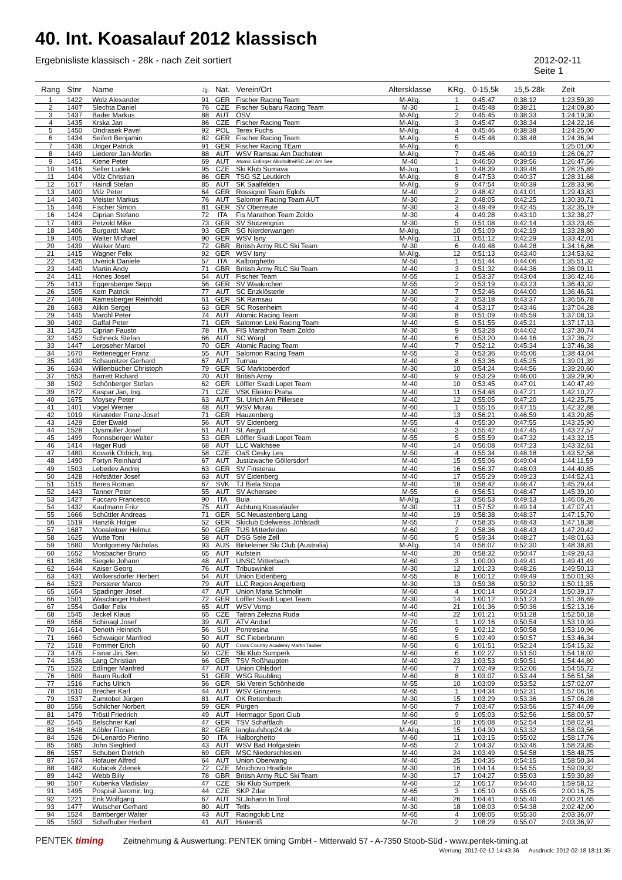40. Int. Koasalauf 2012 klassisch
Ergebnisliste klassisch - 28k - nach Zeit sortiert
2012-02-11
Seite 1
| Rang | Stnr | Name | Jg. | Nat. | Verein/Ort | Altersklasse | KRg. | 0-15,5k | 15,5-28k | Zeit |
| --- | --- | --- | --- | --- | --- | --- | --- | --- | --- | --- |
| 1 | 1422 | Wolz Alexander | 91 | GER | Fischer Racing Team | M-Allg. | 1 | 0:45:47 | 0:38:12 | 1:23:59,39 |
| 2 | 1407 | Slechta Daniel | 76 | CZE | Fischer Subaru Racing Team | M-30 | 1 | 0:45:48 | 0:38:21 | 1:24:09,80 |
| 3 | 1437 | Bader Markus | 88 | AUT | ÖSV | M-Allg. | 2 | 0:45:45 | 0:38:33 | 1:24:19,30 |
| 4 | 1435 | Krska Jan | 86 | CZE | Fischer Racing Team | M-Allg. | 3 | 0:45:47 | 0:38:34 | 1:24:22,16 |
| 5 | 1450 | Ondrasek Pavel | 92 | POL | Terex Fuchs | M-Allg. | 4 | 0:45:46 | 0:38:38 | 1:24:25,00 |
| 6 | 1434 | Seifert Benjamin | 82 | GER | Fischer Racing Team | M-Allg. | 5 | 0:45:48 | 0:38:48 | 1:24:36,94 |
| 7 | 1436 | Unger Patrick | 91 | GER | Fischer Racing TEam | M-Allg. | 6 | | | 1:25:01,00 |
| 8 | 1449 | Liederer Jan-Merlin | 88 | AUT | WSV Ramsau Am Dachstein | M-Allg. | 7 | 0:45:46 | 0:40:19 | 1:26:06,27 |
| 9 | 1451 | Kiene Peter | 69 | AUT | Atomic Erdinger Alkoholfrei/SC Zell Am See | M-40 | 1 | 0:46:50 | 0:39:56 | 1:26:47,56 |
| 10 | 1416 | Seller Ludek | 95 | CZE | Ski Klub Sumava | M-Jug. | 1 | 0:48:39 | 0:39:46 | 1:28:25,89 |
| 11 | 1404 | Völz Christian | 86 | GER | TSG SZ Leutkirch | M-Allg. | 8 | 0:47:53 | 0:40:37 | 1:28:31,68 |
| 12 | 1617 | Haindl Stefan | 85 | AUT | SK Saalfelden | M-Allg. | 9 | 0:47:54 | 0:40:39 | 1:28:33,96 |
| 13 | 1400 | Milz Peter | 64 | GER | Rossignol Team Eglofs | M-40 | 2 | 0:48:42 | 0:41:01 | 1:29:43,83 |
| 14 | 1403 | Meister Markus | 76 | AUT | Salomon Racing Team AUT | M-30 | 2 | 0:48:05 | 0:42:25 | 1:30:30,71 |
| 15 | 1446 | Fischer Simon | 81 | GER | SV Oberreute | M-30 | 3 | 0:49:49 | 0:42:45 | 1:32:35,19 |
| 16 | 1424 | Ciprian Stefano | 72 | ITA | Fis Marathon Team Zoldo | M-30 | 4 | 0:49:28 | 0:43:10 | 1:32:38,27 |
| 17 | 1483 | Petzold Mike | 73 | GER | SV Stützengrün | M-30 | 5 | 0:51:08 | 0:42:14 | 1:33:23,45 |
| 18 | 1406 | Burgardt Marc | 93 | GER | SG Nierderwangen | M-Allg. | 10 | 0:51:09 | 0:42:19 | 1:33:28,80 |
| 19 | 1405 | Walter Michael | 90 | GER | WSV Isny | M-Allg. | 11 | 0:51:12 | 0:42:29 | 1:33:42,01 |
| 20 | 1439 | Walker Marc | 72 | GBR | British Army RLC Ski Team | M-30 | 6 | 0:49:48 | 0:44:28 | 1:34:16,86 |
| 21 | 1415 | Wagner Felix | 92 | GER | WSV Isny | M-Allg. | 12 | 0:51:13 | 0:43:40 | 1:34:53,62 |
| 22 | 1426 | Uverick Daniele | 57 | ITA | Kalborghetto | M-50 | 1 | 0:51:44 | 0:44:06 | 1:35:51,32 |
| 23 | 1440 | Martin Andy | 71 | GBR | British Army RLC Ski Team | M-40 | 3 | 0:51:32 | 0:44:36 | 1:36:09,11 |
| 24 | 1411 | Hones Josef | 54 | AUT | Fischer Team | M-55 | 1 | 0:53:37 | 0:43:04 | 1:36:42,46 |
| 25 | 1413 | Eggersberger Sepp | 56 | GER | SV Waakirchen | M-55 | 2 | 0:53:19 | 0:43:23 | 1:36:43,32 |
| 26 | 1505 | Kern Patrick | 77 | AUT | SC Enzklösterle | M-30 | 7 | 0:52:46 | 0:44:00 | 1:36:46,51 |
| 27 | 1408 | Ramesberger Reinhold | 61 | GER | SK Ramsau | M-50 | 2 | 0:53:18 | 0:43:37 | 1:36:56,78 |
| 28 | 1683 | Alikin Sergej | 63 | GER | SC Rosenheim | M-40 | 4 | 0:53:17 | 0:43:46 | 1:37:04,28 |
| 29 | 1445 | Marchl Peter | 74 | AUT | Atomic Racing Team | M-30 | 8 | 0:51:09 | 0:45:59 | 1:37:08,13 |
| 30 | 1402 | Gaffal Peter | 71 | GER | Salomon Leki Racing Team | M-40 | 5 | 0:51:55 | 0:45:21 | 1:37:17,13 |
| 31 | 1425 | Ciprian Fausto | 78 | ITA | FIS Marathon Team Zoldo | M-30 | 9 | 0:53:28 | 0:44:02 | 1:37:30,74 |
| 32 | 1452 | Schneck Stefan | 66 | AUT | SC Wörgl | M-40 | 6 | 0:53:20 | 0:44:16 | 1:37:36,72 |
| 33 | 1447 | Lerpseher Marcel | 70 | GER | Atomic Racing Team | M-40 | 7 | 0:52:12 | 0:45:34 | 1:37:46,38 |
| 34 | 1670 | Rettenegger Franz | 55 | AUT | Salomon Racing Team | M-55 | 3 | 0:53:36 | 0:45:06 | 1:38:43,04 |
| 35 | 1430 | Schaunitzer Gerhard | 67 | AUT | Turnau | M-40 | 8 | 0:53:36 | 0:45:25 | 1:39:01,39 |
| 36 | 1634 | Willenbücher Christoph | 79 | GER | SC Marktoberdorf | M-30 | 10 | 0:54:24 | 0:44:56 | 1:39:20,60 |
| 37 | 1653 | Barrett Richard | 70 | AUT | British Army | M-40 | 9 | 0:53:29 | 0:46:00 | 1:39:29,90 |
| 38 | 1502 | Schönberger Stefan | 62 | GER | Löffler Skadi Lopet Team | M-40 | 10 | 0:53:45 | 0:47:01 | 1:40:47,49 |
| 39 | 1672 | Kaspar Jan, Ing. | 71 | CZE | VSK Elektro Praha | M-40 | 11 | 0:54:48 | 0:47:21 | 1:42:10,27 |
| 40 | 1675 | Moysey Peter | 63 | AUT | St. Ulrich Am Pillersee | M-40 | 12 | 0:55:05 | 0:47:20 | 1:42:25,75 |
| 41 | 1401 | Vogel Werner | 48 | AUT | WSV Murau | M-60 | 1 | 0:55:16 | 0:47:15 | 1:42:32,88 |
| 42 | 1019 | Kinateder Franz-Josef | 71 | GER | Hauzenberg | M-40 | 13 | 0:56:21 | 0:46:59 | 1:43:20,85 |
| 43 | 1429 | Eder Ewald | 56 | AUT | SV Eidenberg | M-55 | 4 | 0:55:30 | 0:47:55 | 1:43:25,90 |
| 44 | 1528 | Oysmüller Josef | 61 | AUT | St. Aegyd | M-50 | 3 | 0:55:42 | 0:47:45 | 1:43:27,57 |
| 45 | 1499 | Ronnsberger Walter | 53 | GER | Löffler Skadi Lopet Team | M-55 | 5 | 0:55:59 | 0:47:32 | 1:43:32,15 |
| 46 | 1414 | Hager Rudi | 68 | AUT | LLC Walchsee | M-40 | 14 | 0:56:08 | 0:47:23 | 1:43:32,61 |
| 47 | 1480 | Kovarik Oldrich, Ing. | 58 | CZE | OaS Cesky Les | M-50 | 4 | 0:55:34 | 0:48:18 | 1:43:52,58 |
| 48 | 1490 | Fortyn Reinhard | 67 | AUT | Justizwache Göllersdorf | M-40 | 15 | 0:55:06 | 0:49:04 | 1:44:11,59 |
| 49 | 1503 | Lebedev Andrej | 63 | GER | SV Finsterau | M-40 | 16 | 0:56:37 | 0:48:03 | 1:44:40,85 |
| 50 | 1428 | Hofstätter Josef | 63 | AUT | SV Eidenberg | M-40 | 17 | 0:55:29 | 0:49:23 | 1:44:52,41 |
| 51 | 1515 | Beres Roman | 67 | SVK | TJ Biela Stopa | M-40 | 18 | 0:58:42 | 0:46:47 | 1:45:29,44 |
| 52 | 1443 | Tanner Peter | 55 | AUT | SV Achensee | M-55 | 6 | 0:56:51 | 0:48:47 | 1:45:39,10 |
| 53 | 1427 | Fuccaro Francesco | 90 | ITA | Buia | M-Allg. | 13 | 0:56:53 | 0:49:13 | 1:46:06,26 |
| 54 | 1432 | Kaufmann Fritz | 75 | AUT | Achtung Koasaläufer | M-30 | 11 | 0:57:52 | 0:49:14 | 1:47:07,41 |
| 55 | 1666 | Schüttler Andreas | 71 | GER | SC Neuastenberg Lang | M-40 | 19 | 0:58:38 | 0:48:37 | 1:47:15,70 |
| 56 | 1519 | Hanzlik Holger | 52 | GER | Skiclub Edelweiss Jöhlstadt | M-55 | 7 | 0:58:35 | 0:48:43 | 1:47:18,38 |
| 57 | 1687 | Moosleitner Helmut | 50 | GER | TUS Mitterfelden | M-60 | 2 | 0:58:36 | 0:48:43 | 1:47:20,42 |
| 58 | 1625 | Wutte Toni | 58 | AUT | DSG Sele Zell | M-50 | 5 | 0:59:34 | 0:48:27 | 1:48:01,63 |
| 59 | 1680 | Montgomery Nicholas | 93 | AUS | Birkeleiner Ski Club (Australia) | M-Allg. | 14 | 0:56:07 | 0:52:30 | 1:48:38,81 |
| 60 | 1652 | Mosbacher Bruno | 65 | AUT | Kufstein | M-40 | 20 | 0:58:32 | 0:50:47 | 1:49:20,43 |
| 61 | 1636 | Siegele Johann | 48 | AUT | UNSC Mitterbach | M-60 | 3 | 1:00:00 | 0:49:41 | 1:49:41,49 |
| 62 | 1644 | Kaiser Georg | 76 | AUT | Tribuswinkel | M-30 | 12 | 1:01:23 | 0:48:26 | 1:49:50,13 |
| 63 | 1431 | Wolkersdorfer Herbert | 54 | AUT | Union Eidenberg | M-55 | 8 | 1:00:12 | 0:49:49 | 1:50:01,93 |
| 64 | 1523 | Persterer Marco | 79 | AUT | LLC Region Angerberg | M-30 | 13 | 0:59:38 | 0:50:32 | 1:50:11,35 |
| 65 | 1654 | Spadinger Josef | 47 | AUT | Union Maria Schmolln | M-60 | 4 | 1:00:14 | 0:50:24 | 1:50:39,17 |
| 66 | 1501 | Waschinger Hubert | 72 | GER | Löffler Skadi Lopet Team | M-30 | 14 | 1:00:12 | 0:51:23 | 1:51:36,69 |
| 67 | 1554 | Goller Felix | 65 | AUT | WSV Vomp | M-40 | 21 | 1:01:36 | 0:50:36 | 1:52:13,16 |
| 68 | 1545 | Jeckel Klaus | 65 | CZE | Tatran Zelezna Ruda | M-40 | 22 | 1:01:21 | 0:51:28 | 1:52:50,18 |
| 69 | 1656 | Schinagl Josef | 39 | AUT | ATV Andorf | M-70 | 1 | 1:02:16 | 0:50:54 | 1:53:10,93 |
| 70 | 1614 | Denoth Heinrich | 56 | SUI | Pontresina | M-55 | 9 | 1:02:12 | 0:50:58 | 1:53:10,96 |
| 71 | 1660 | Schwaiger Manfred | 50 | AUT | SC Fieberbrunn | M-60 | 5 | 1:02:49 | 0:50:57 | 1:53:46,34 |
| 72 | 1518 | Pommer Erich | 60 | AUT | Cross Country Academy Martin Tauber | M-50 | 6 | 1:01:51 | 0:52:24 | 1:54:15,32 |
| 73 | 1475 | Fisnar Jiri, Sen. | 50 | CZE | Ski Klub Sumperk | M-60 | 6 | 1:02:27 | 0:51:50 | 1:54:18,02 |
| 74 | 1536 | Lang Christian | 66 | GER | TSV Roßhaupten | M-40 | 23 | 1:03:53 | 0:50:51 | 1:54:44,80 |
| 75 | 1522 | Edlinger Manfred | 47 | AUT | Union Ohlsdorf | M-60 | 7 | 1:02:49 | 0:52:06 | 1:54:55,72 |
| 76 | 1609 | Baum Rudolf | 51 | GER | WSG Raubling | M-60 | 8 | 1:03:07 | 0:53:44 | 1:56:51,58 |
| 77 | 1516 | Fuchs Ulrich | 56 | GER | Ski Verein Schönheide | M-55 | 10 | 1:03:09 | 0:53:52 | 1:57:02,07 |
| 78 | 1610 | Brecher Karl | 44 | AUT | WSV Grinzens | M-65 | 1 | 1:04:34 | 0:52:31 | 1:57:06,16 |
| 79 | 1537 | Zumtobel Jürgen | 81 | AUT | OK Rettenbach | M-30 | 15 | 1:03:29 | 0:53:36 | 1:57:06,28 |
| 80 | 1556 | Schilcher Norbert | 59 | GER | Pürgen | M-50 | 7 | 1:03:47 | 0:53:56 | 1:57:44,09 |
| 81 | 1479 | Tröstl Friedrich | 49 | AUT | Hermagor Sport Club | M-60 | 9 | 1:05:03 | 0:52:56 | 1:58:00,57 |
| 82 | 1645 | Belschner Karl | 47 | GER | TSV Schaftlach | M-60 | 10 | 1:05:08 | 0:52:54 | 1:58:02,91 |
| 83 | 1648 | Köbler Florian | 82 | GER | langlaufshop24.de | M-Allg. | 15 | 1:04:30 | 0:53:32 | 1:58:03,56 |
| 84 | 1526 | Di-Lenardo Pierino | 50 | ITA | Halborghetto | M-60 | 11 | 1:03:15 | 0:55:02 | 1:58:17,76 |
| 85 | 1685 | John Siegfried | 43 | AUT | WSV Bad Hofgastein | M-65 | 2 | 1:04:37 | 0:53:46 | 1:58:23,85 |
| 86 | 1557 | Schubert Dietrich | 69 | GER | MSC Niederschlesien | M-40 | 24 | 1:03:49 | 0:54:58 | 1:58:48,75 |
| 87 | 1674 | Hofauer Alfred | 64 | AUT | Union Oberwang | M-40 | 25 | 1:04:35 | 0:54:15 | 1:58:50,34 |
| 88 | 1482 | Kubicek Zdenek | 72 | CZE | Mnichovo Hradiste | M-30 | 16 | 1:04:14 | 0:54:55 | 1:59:09,32 |
| 89 | 1442 | Webb Billy | 78 | GBR | British Army RLC Ski Team | M-30 | 17 | 1:04:27 | 0:55:03 | 1:59:30,89 |
| 90 | 1507 | Kubenka Vladislav | 47 | CZE | Ski Klub Sumperk | M-60 | 12 | 1:05:17 | 0:54:40 | 1:59:58,12 |
| 91 | 1495 | Pospisil Jaromir, Ing. | 44 | CZE | SKP Zdar | M-65 | 3 | 1:05:10 | 0:55:05 | 2:00:16,75 |
| 92 | 1221 | Enk Wolfgang | 67 | AUT | St.Johann In Tirol | M-40 | 26 | 1:04:41 | 0:55:40 | 2:00:21,65 |
| 93 | 1477 | Wutscher Gerhard | 80 | AUT | Telfs | M-30 | 18 | 1:08:03 | 0:54:38 | 2:02:42,00 |
| 94 | 1524 | Bamberger Walter | 43 | AUT | Racingclub Linz | M-65 | 4 | 1:08:05 | 0:55:30 | 2:03:36,07 |
| 95 | 1593 | Schafhuber Herbert | 41 | AUT | Hinterriß | M-70 | 2 | 1:08:29 | 0:55:07 | 2:03:36,97 |
PENTEK timing
Zeitnehmung & Auswertung: PENTEK timing GmbH - Mitterwald 57 - A-7350 Stoob-Süd - www.pentek-timing.at
Wertung: 2012-02-12 14:43:36 Ausdruck: 2012-02-18 18:11:35